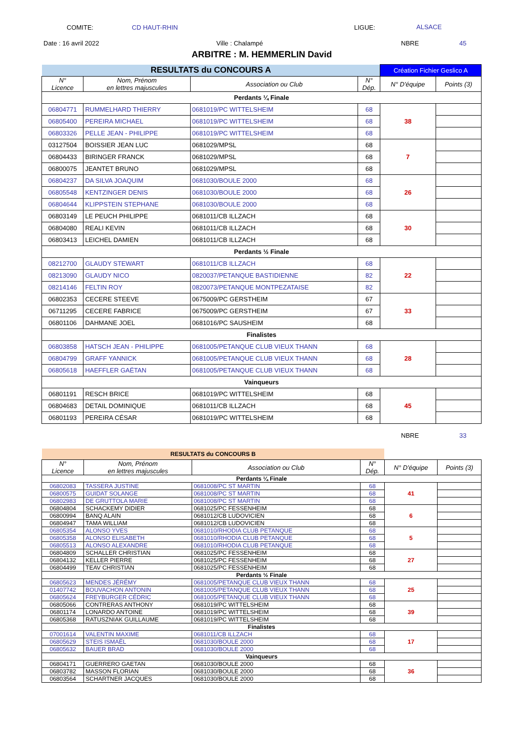COMITE: CD HAUT-RHIN LIGUE: ALSACE
Date : 16 avril 2022 Ville : Chalampé NBRE 45
ARBITRE : M. HEMMERLIN David
| RESULTATS du CONCOURS A | | | | Création Fichier Geslico A | |
| N° Licence | Nom, Prénom en lettres majuscules | Association ou Club | N° Dép. | N° D'équipe | Points (3) |
| Perdants ¼ Finale | | | | | |
| 06804771 | RUMMELHARD THIERRY | 0681019/PC WITTELSHEIM | 68 | 38 | |
| 06805400 | PEREIRA MICHAEL | 0681019/PC WITTELSHEIM | 68 | | |
| 06803326 | PELLE JEAN - PHILIPPE | 0681019/PC WITTELSHEIM | 68 | | |
| 03127504 | BOISSIER JEAN LUC | 0681029/MPSL | 68 | 7 | |
| 06804433 | BIRINGER FRANCK | 0681029/MPSL | 68 | | |
| 06800075 | JEANTET BRUNO | 0681029/MPSL | 68 | | |
| 06804237 | DA SILVA JOAQUIM | 0681030/BOULE 2000 | 68 | 26 | |
| 06805548 | KENTZINGER DENIS | 0681030/BOULE 2000 | 68 | | |
| 06804644 | KLIPPSTEIN STEPHANE | 0681030/BOULE 2000 | 68 | | |
| 06803149 | LE PEUCH PHILIPPE | 0681011/CB ILLZACH | 68 | 30 | |
| 06804080 | REALI KEVIN | 0681011/CB ILLZACH | 68 | | |
| 06803413 | LEICHEL DAMIEN | 0681011/CB ILLZACH | 68 | | |
| Perdants ½ Finale | | | | | |
| 08212700 | GLAUDY STEWART | 0681011/CB ILLZACH | 68 | 22 | |
| 08213090 | GLAUDY NICO | 0820037/PETANQUE BASTIDIENNE | 82 | | |
| 08214146 | FELTIN ROY | 0820073/PETANQUE MONTPEZATAISE | 82 | | |
| 06802353 | CECERE STEEVE | 0675009/PC GERSTHEIM | 67 | 33 | |
| 06711295 | CECERE FABRICE | 0675009/PC GERSTHEIM | 67 | | |
| 06801106 | DAHMANE JOEL | 0681016/PC SAUSHEIM | 68 | | |
| Finalistes | | | | | |
| 06803858 | HATSCH JEAN - PHILIPPE | 0681005/PETANQUE CLUB VIEUX THANN | 68 | 28 | |
| 06804799 | GRAFF YANNICK | 0681005/PETANQUE CLUB VIEUX THANN | 68 | | |
| 06805618 | HAEFFLER GAËTAN | 0681005/PETANQUE CLUB VIEUX THANN | 68 | | |
| Vainqueurs | | | | | |
| 06801191 | RESCH BRICE | 0681019/PC WITTELSHEIM | 68 | 45 | |
| 06804683 | DETAIL DOMINIQUE | 0681011/CB ILLZACH | 68 | | |
| 06801193 | PEREIRA CÉSAR | 0681019/PC WITTELSHEIM | 68 | | |
NBRE 33
| RESULTATS du CONCOURS B | | | | | |
| N° Licence | Nom, Prénom en lettres majuscules | Association ou Club | N° Dép. | N° D'équipe | Points (3) |
| Perdants ¼ Finale | | | | | |
| 06802083 | TASSERA JUSTINE | 0681008/PC ST MARTIN | 68 | 41 | |
| 06800575 | GUIDAT SOLANGE | 0681008/PC ST MARTIN | 68 | | |
| 06802983 | DE GRUTTOLA MARIE | 0681008/PC ST MARTIN | 68 | | |
| 06804804 | SCHACKEMY DIDIER | 0681025/PC FESSENHEIM | 68 | 6 | |
| 06800994 | BANQ ALAIN | 0681012/CB LUDOVICIEN | 68 | | |
| 06804947 | TAMA WILLIAM | 0681012/CB LUDOVICIEN | 68 | | |
| 06805354 | ALONSO YVES | 0681010/RHODIA CLUB PETANQUE | 68 | 5 | |
| 06805358 | ALONSO ELISABETH | 0681010/RHODIA CLUB PETANQUE | 68 | | |
| 06805513 | ALONSO ALEXANDRE | 0681010/RHODIA CLUB PETANQUE | 68 | | |
| 06804809 | SCHALLER CHRISTIAN | 0681025/PC FESSENHEIM | 68 | 27 | |
| 06804132 | KELLER PIERRE | 0681025/PC FESSENHEIM | 68 | | |
| 06804499 | TEAV CHRISTIAN | 0681025/PC FESSENHEIM | 68 | | |
| Perdants ½ Finale | | | | | |
| 06805623 | MENDES JÉRÉMY | 0681005/PETANQUE CLUB VIEUX THANN | 68 | 25 | |
| 01407742 | BOUVACHON ANTONIN | 0681005/PETANQUE CLUB VIEUX THANN | 68 | | |
| 06805624 | FREYBURGER CÉDRIC | 0681005/PETANQUE CLUB VIEUX THANN | 68 | | |
| 06805066 | CONTRERAS ANTHONY | 0681019/PC WITTELSHEIM | 68 | 39 | |
| 06801174 | LONARDO ANTOINE | 0681019/PC WITTELSHEIM | 68 | | |
| 06805368 | RATUSZNIAK GUILLAUME | 0681019/PC WITTELSHEIM | 68 | | |
| Finalistes | | | | | |
| 07001614 | VALENTIN MAXIME | 0681011/CB ILLZACH | 68 | 17 | |
| 06805629 | STEIS ISMAËL | 0681030/BOULE 2000 | 68 | | |
| 06805632 | BAUER BRAD | 0681030/BOULE 2000 | 68 | | |
| Vainqueurs | | | | | |
| 06804171 | GUERRERO GAETAN | 0681030/BOULE 2000 | 68 | 36 | |
| 06803782 | MASSON FLORIAN | 0681030/BOULE 2000 | 68 | | |
| 06803564 | SCHARTNER JACQUES | 0681030/BOULE 2000 | 68 | | |